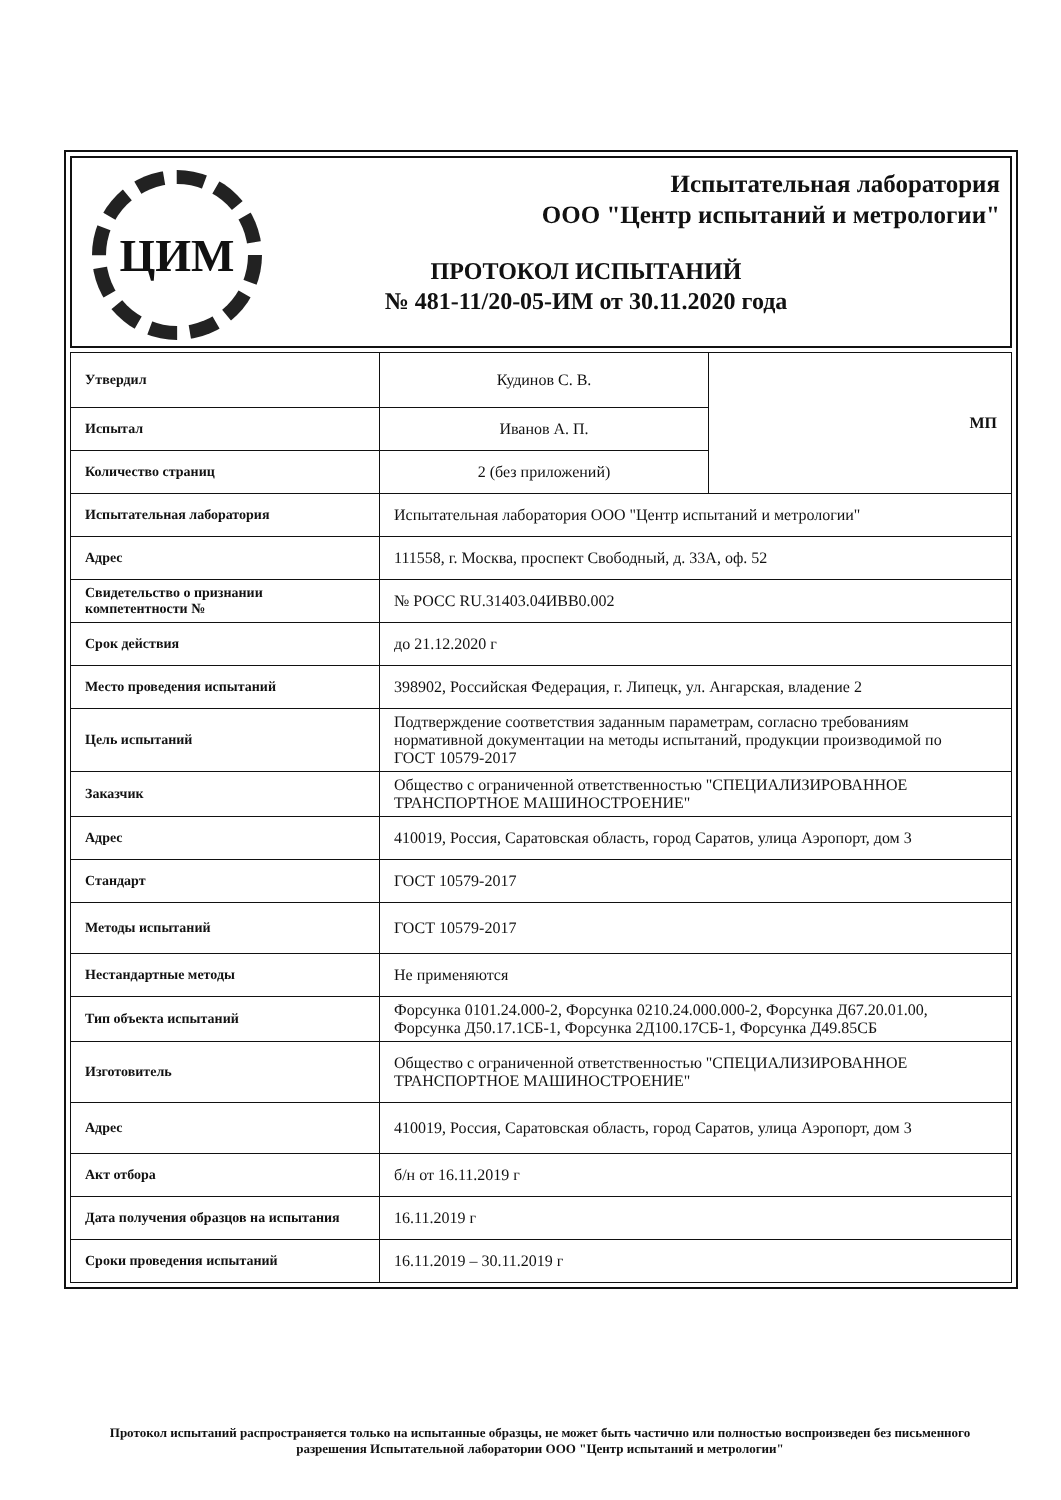ЦИМ
Испытательная лаборатория
ООО "Центр испытаний и метрологии"
ПРОТОКОЛ ИСПЫТАНИЙ
№ 481-11/20-05-ИМ от 30.11.2020 года
| Утвердил | Кудинов С. В. | МП |
| Испытал | Иванов А. П. | |
| Количество страниц | 2 (без приложений) | |
| Испытательная лаборатория | Испытательная лаборатория ООО "Центр испытаний и метрологии" | |
| Адрес | 111558, г. Москва, проспект Свободный, д. 33А, оф. 52 | |
| Свидетельство о признании компетентности № | № РОСС RU.31403.04ИВВ0.002 | |
| Срок действия | до 21.12.2020 г | |
| Место проведения испытаний | 398902, Российская Федерация, г. Липецк, ул. Ангарская, владение 2 | |
| Цель испытаний | Подтверждение соответствия заданным параметрам, согласно требованиям нормативной документации на методы испытаний, продукции производимой по ГОСТ 10579-2017 | |
| Заказчик | Общество с ограниченной ответственностью "СПЕЦИАЛИЗИРОВАННОЕ ТРАНСПОРТНОЕ МАШИНОСТРОЕНИЕ" | |
| Адрес | 410019, Россия, Саратовская область, город Саратов, улица Аэропорт, дом 3 | |
| Стандарт | ГОСТ 10579-2017 | |
| Методы испытаний | ГОСТ 10579-2017 | |
| Нестандартные методы | Не применяются | |
| Тип объекта испытаний | Форсунка 0101.24.000-2, Форсунка 0210.24.000.000-2, Форсунка Д67.20.01.00, Форсунка Д50.17.1СБ-1, Форсунка 2Д100.17СБ-1, Форсунка Д49.85СБ | |
| Изготовитель | Общество с ограниченной ответственностью "СПЕЦИАЛИЗИРОВАННОЕ ТРАНСПОРТНОЕ МАШИНОСТРОЕНИЕ" | |
| Адрес | 410019, Россия, Саратовская область, город Саратов, улица Аэропорт, дом 3 | |
| Акт отбора | б/н от 16.11.2019 г | |
| Дата получения образцов на испытания | 16.11.2019 г | |
| Сроки проведения испытаний | 16.11.2019 – 30.11.2019 г | |
Протокол испытаний распространяется только на испытанные образцы, не может быть частично или полностью воспроизведен без письменного разрешения Испытательной лаборатории ООО "Центр испытаний и метрологии"